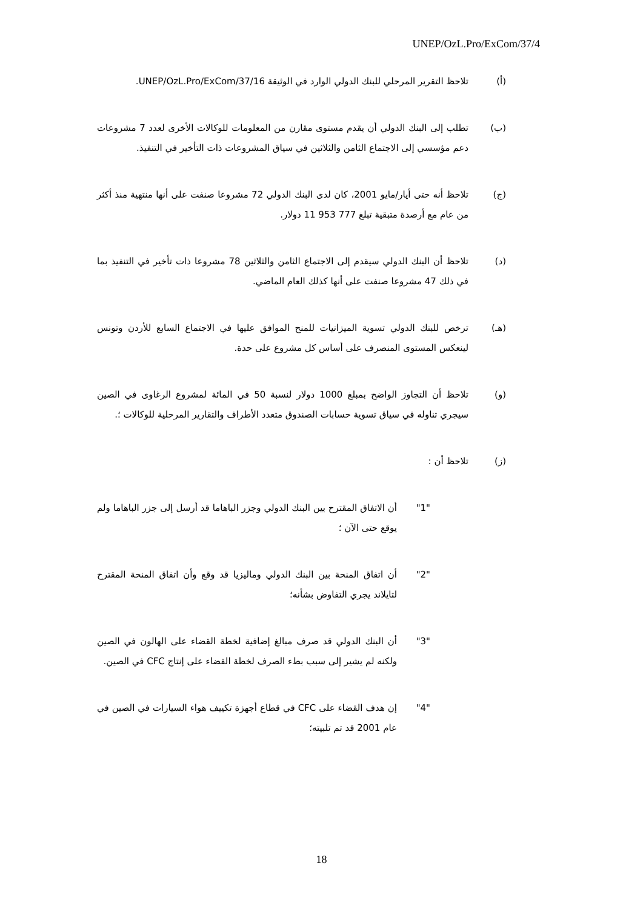UNEP/OzL.Pro/ExCom/37/4
(أ) تلاحظ التقرير المرحلي للبنك الدولي الوارد في الوثيقة UNEP/OzL.Pro/ExCom/37/16.
(ب) تطلب إلى البنك الدولي أن يقدم مستوى مقارن من المعلومات للوكالات الأخرى لعدد 7 مشروعات دعم مؤسسي إلى الاجتماع الثامن والثلاثين في سياق المشروعات ذات التأخير في التنفيذ.
(ج) تلاحظ أنه حتى أيار/مايو 2001، كان لدى البنك الدولي 72 مشروعا صنفت على أنها منتهية منذ أكثر من عام مع أرصدة متبقية تبلغ 777 953 11 دولار.
(د) تلاحظ أن البنك الدولي سيقدم إلى الاجتماع الثامن والثلاثين 78 مشروعا ذات تأخير في التنفيذ بما في ذلك 47 مشروعا صنفت على أنها كذلك العام الماضي.
(هـ) ترخص للبنك الدولي تسوية الميزانيات للمنح الموافق عليها في الاجتماع السابع للأردن وتونس لينعكس المستوى المنصرف على أساس كل مشروع على حدة.
(و) تلاحظ أن التجاوز الواضح بمبلغ 1000 دولار لنسبة 50 في المائة لمشروع الرغاوى في الصين سيجري تناوله في سياق تسوية حسابات الصندوق متعدد الأطراف والتقارير المرحلية للوكالات ؛.
(ز) تلاحظ أن :
"1" أن الاتفاق المقترح بين البنك الدولي وجزر الباهاما قد أرسل إلى جزر الباهاما ولم يوقع حتى الآن ؛
"2" أن اتفاق المنحة بين البنك الدولي وماليزيا قد وقع وأن اتفاق المنحة المقترح لتايلاند يجري التفاوض بشأنه؛
"3" أن البنك الدولي قد صرف مبالغ إضافية لخطة القضاء على الهالون في الصين ولكنه لم يشير إلى سبب بطء الصرف لخطة القضاء على إنتاج CFC في الصين.
"4" إن هدف القضاء على CFC في قطاع أجهزة تكييف هواء السيارات في الصين في عام 2001 قد تم تلبيته؛
18